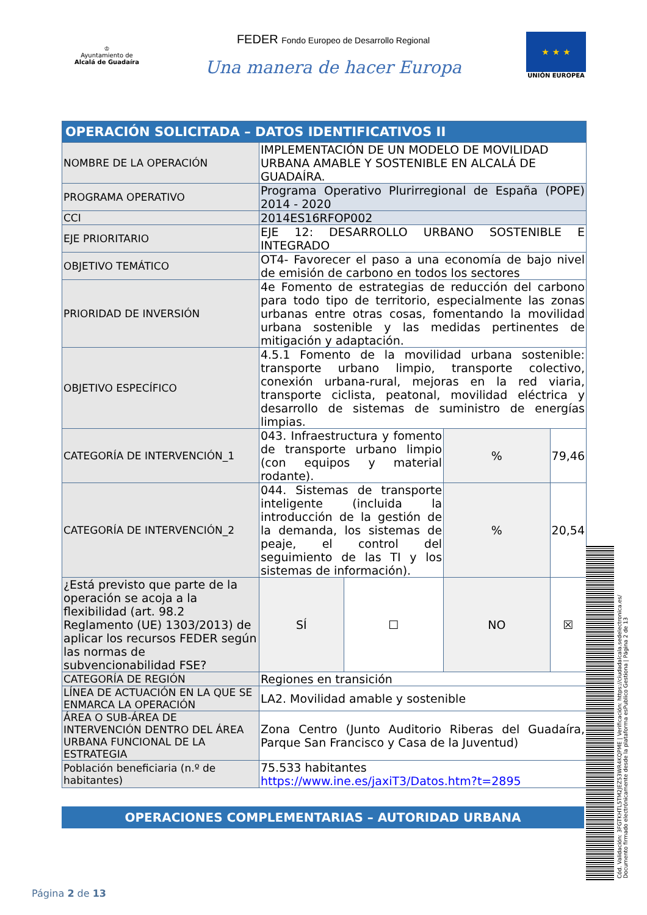♔
Ayuntamiento de
Alcalá de Guadaíra
FEDER Fondo Europeo de Desarrollo Regional
Una manera de hacer Europa
★ ★ ★
UNIÓN EUROPEA
| OPERACIÓN SOLICITADA – DATOS IDENTIFICATIVOS II | | | | |
| NOMBRE DE LA OPERACIÓN | IMPLEMENTACIÓN DE UN MODELO DE MOVILIDAD URBANA AMABLE Y SOSTENIBLE EN ALCALÁ DE GUADAÍRA. | | | |
| PROGRAMA OPERATIVO | Programa Operativo Plurirregional de España (POPE) 2014 - 2020 | | | |
| CCI | 2014ES16RFOP002 | | | |
| EJE PRIORITARIO | EJE 12: DESARROLLO URBANO SOSTENIBLE E INTEGRADO | | | |
| OBJETIVO TEMÁTICO | OT4- Favorecer el paso a una economía de bajo nivel de emisión de carbono en todos los sectores | | | |
| PRIORIDAD DE INVERSIÓN | 4e Fomento de estrategias de reducción del carbono para todo tipo de territorio, especialmente las zonas urbanas entre otras cosas, fomentando la movilidad urbana sostenible y las medidas pertinentes de mitigación y adaptación. | | | |
| OBJETIVO ESPECÍFICO | 4.5.1 Fomento de la movilidad urbana sostenible: transporte urbano limpio, transporte colectivo, conexión urbana-rural, mejoras en la red viaria, transporte ciclista, peatonal, movilidad eléctrica y desarrollo de sistemas de suministro de energías limpias. | | | |
| CATEGORÍA DE INTERVENCIÓN_1 | 043. Infraestructura y fomento de transporte urbano limpio (con equipos y material rodante). | | % | 79,46 |
| CATEGORÍA DE INTERVENCIÓN_2 | 044. Sistemas de transporte inteligente (incluida la introducción de la gestión de la demanda, los sistemas de peaje, el control del seguimiento de las TI y los sistemas de información). | | % | 20,54 |
| ¿Está previsto que parte de la operación se acoja a la flexibilidad (art. 98.2 Reglamento (UE) 1303/2013) de aplicar los recursos FEDER según las normas de subvencionabilidad FSE? | SÍ | ☐ | NO | ☒ |
| CATEGORÍA DE REGIÓN | Regiones en transición | | | |
| LÍNEA DE ACTUACIÓN EN LA QUE SE ENMARCA LA OPERACIÓN | LA2. Movilidad amable y sostenible | | | |
| ÁREA O SUB-ÁREA DE INTERVENCIÓN DENTRO DEL ÁREA URBANA FUNCIONAL DE LA ESTRATEGIA | Zona Centro (Junto Auditorio Riberas del Guadaíra, Parque San Francisco y Casa de la Juventud) | | | |
| Población beneficiaria (n.º de habitantes) | 75.533 habitantes https://www.ine.es/jaxiT3/Datos.htm?t=2895 | | | |
OPERACIONES COMPLEMENTARIAS – AUTORIDAD URBANA
Cód. Validación: 3FGTKHTL5TM2JEZ53WR4KQPME | Verificación: https://ciudadalcala.sedelectronica.es/
Documento firmado electrónicamente desde la plataforma esPublico Gestiona | Página 2 de 13
Página 2 de 13